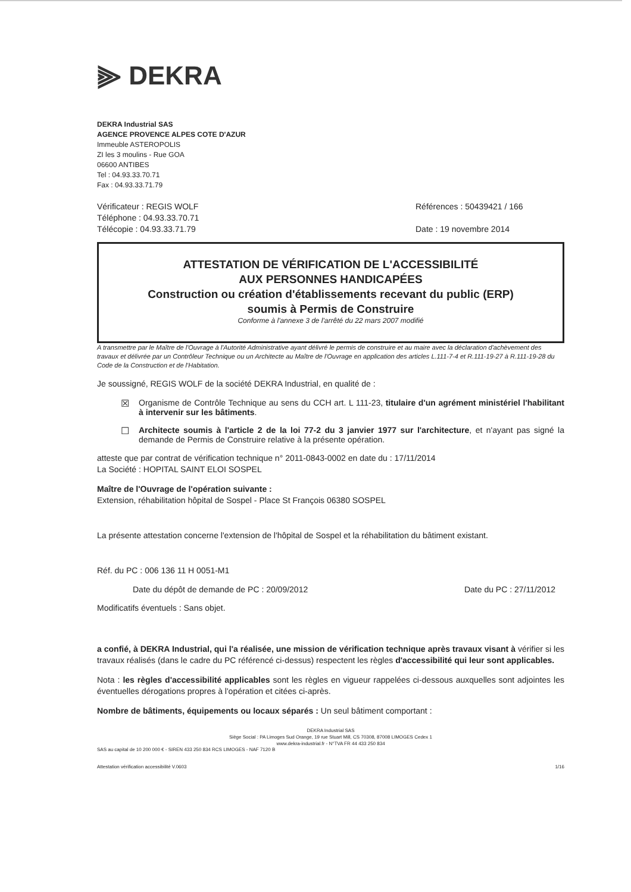⫸ DEKRA
DEKRA Industrial SAS
AGENCE PROVENCE ALPES COTE D'AZUR
Immeuble ASTEROPOLIS
ZI les 3 moulins - Rue GOA
06600 ANTIBES
Tel : 04.93.33.70.71
Fax : 04.93.33.71.79
Vérificateur : REGIS WOLF
Téléphone : 04.93.33.70.71
Télécopie : 04.93.33.71.79
Références : 50439421 / 166
Date : 19 novembre 2014
ATTESTATION DE VÉRIFICATION DE L'ACCESSIBILITÉ
AUX PERSONNES HANDICAPÉES
Construction ou création d'établissements recevant du public (ERP)
soumis à Permis de Construire
Conforme à l'annexe 3 de l'arrêté du 22 mars 2007 modifié
A transmettre par le Maître de l'Ouvrage à l'Autorité Administrative ayant délivré le permis de construire et au maire avec la déclaration d'achèvement des travaux et délivrée par un Contrôleur Technique ou un Architecte au Maître de l'Ouvrage en application des articles L.111-7-4 et R.111-19-27 à R.111-19-28 du Code de la Construction et de l'Habitation.
Je soussigné, REGIS WOLF de la société DEKRA Industrial, en qualité de :
☒ Organisme de Contrôle Technique au sens du CCH art. L 111-23, titulaire d'un agrément ministériel l'habilitant à intervenir sur les bâtiments.
☐ Architecte soumis à l'article 2 de la loi 77-2 du 3 janvier 1977 sur l'architecture, et n'ayant pas signé la demande de Permis de Construire relative à la présente opération.
atteste que par contrat de vérification technique n° 2011-0843-0002 en date du : 17/11/2014
La Société : HOPITAL SAINT ELOI SOSPEL
Maître de l'Ouvrage de l'opération suivante :
Extension, réhabilitation hôpital de Sospel - Place St François 06380 SOSPEL
La présente attestation concerne l'extension de l'hôpital de Sospel et la réhabilitation du bâtiment existant.
Réf. du PC : 006 136 11 H 0051-M1
Date du dépôt de demande de PC : 20/09/2012 Date du PC : 27/11/2012
Modificatifs éventuels : Sans objet.
a confié, à DEKRA Industrial, qui l'a réalisée, une mission de vérification technique après travaux visant à vérifier si les travaux réalisés (dans le cadre du PC référencé ci-dessus) respectent les règles d'accessibilité qui leur sont applicables.
Nota : les règles d'accessibilité applicables sont les règles en vigueur rappelées ci-dessous auxquelles sont adjointes les éventuelles dérogations propres à l'opération et citées ci-après.
Nombre de bâtiments, équipements ou locaux séparés : Un seul bâtiment comportant :
DEKRA Industrial SAS
Siège Social : PA Limoges Sud Orange, 19 rue Stuart Mill, CS 70308, 87008 LIMOGES Cedex 1
www.dekra-industrial.fr - N°TVA FR 44 433 250 834
SAS au capital de 10 200 000 € - SIREN 433 250 834 RCS LIMOGES - NAF 7120 B
Attestation vérification accessibilité V.0603 1/16